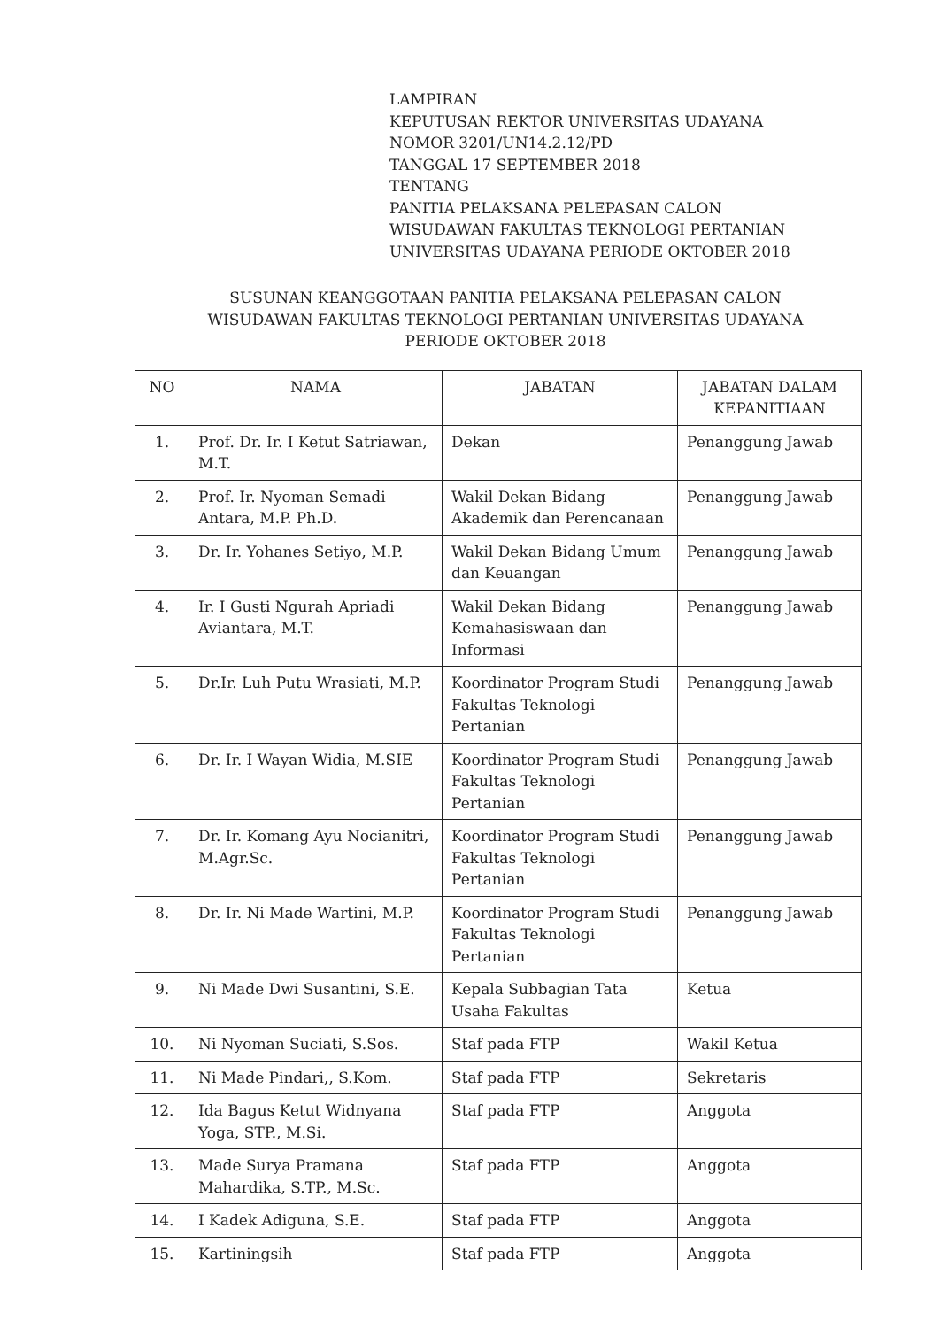LAMPIRAN
KEPUTUSAN REKTOR UNIVERSITAS UDAYANA
NOMOR 3201/UN14.2.12/PD
TANGGAL 17 SEPTEMBER 2018
TENTANG
PANITIA PELAKSANA PELEPASAN CALON
WISUDAWAN FAKULTAS TEKNOLOGI PERTANIAN
UNIVERSITAS UDAYANA PERIODE OKTOBER 2018
SUSUNAN KEANGGOTAAN PANITIA PELAKSANA PELEPASAN CALON
WISUDAWAN FAKULTAS TEKNOLOGI PERTANIAN UNIVERSITAS UDAYANA
PERIODE OKTOBER 2018
| NO | NAMA | JABATAN | JABATAN DALAM KEPANITIAAN |
| --- | --- | --- | --- |
| 1. | Prof. Dr. Ir. I Ketut Satriawan, M.T. | Dekan | Penanggung Jawab |
| 2. | Prof. Ir. Nyoman Semadi Antara, M.P. Ph.D. | Wakil Dekan Bidang Akademik dan Perencanaan | Penanggung Jawab |
| 3. | Dr. Ir. Yohanes Setiyo, M.P. | Wakil Dekan Bidang Umum dan Keuangan | Penanggung Jawab |
| 4. | Ir. I Gusti Ngurah Apriadi Aviantara, M.T. | Wakil Dekan Bidang Kemahasiswaan dan Informasi | Penanggung Jawab |
| 5. | Dr.Ir. Luh Putu Wrasiati, M.P. | Koordinator Program Studi Fakultas Teknologi Pertanian | Penanggung Jawab |
| 6. | Dr. Ir. I Wayan Widia, M.SIE | Koordinator Program Studi Fakultas Teknologi Pertanian | Penanggung Jawab |
| 7. | Dr. Ir. Komang Ayu Nocianitri, M.Agr.Sc. | Koordinator Program Studi Fakultas Teknologi Pertanian | Penanggung Jawab |
| 8. | Dr. Ir. Ni Made Wartini, M.P. | Koordinator Program Studi Fakultas Teknologi Pertanian | Penanggung Jawab |
| 9. | Ni Made Dwi Susantini, S.E. | Kepala Subbagian Tata Usaha Fakultas | Ketua |
| 10. | Ni Nyoman Suciati, S.Sos. | Staf pada FTP | Wakil Ketua |
| 11. | Ni Made Pindari,, S.Kom. | Staf pada FTP | Sekretaris |
| 12. | Ida Bagus Ketut Widnyana Yoga, STP., M.Si. | Staf pada FTP | Anggota |
| 13. | Made Surya Pramana Mahardika, S.TP., M.Sc. | Staf pada FTP | Anggota |
| 14. | I Kadek Adiguna, S.E. | Staf pada FTP | Anggota |
| 15. | Kartiningsih | Staf pada FTP | Anggota |